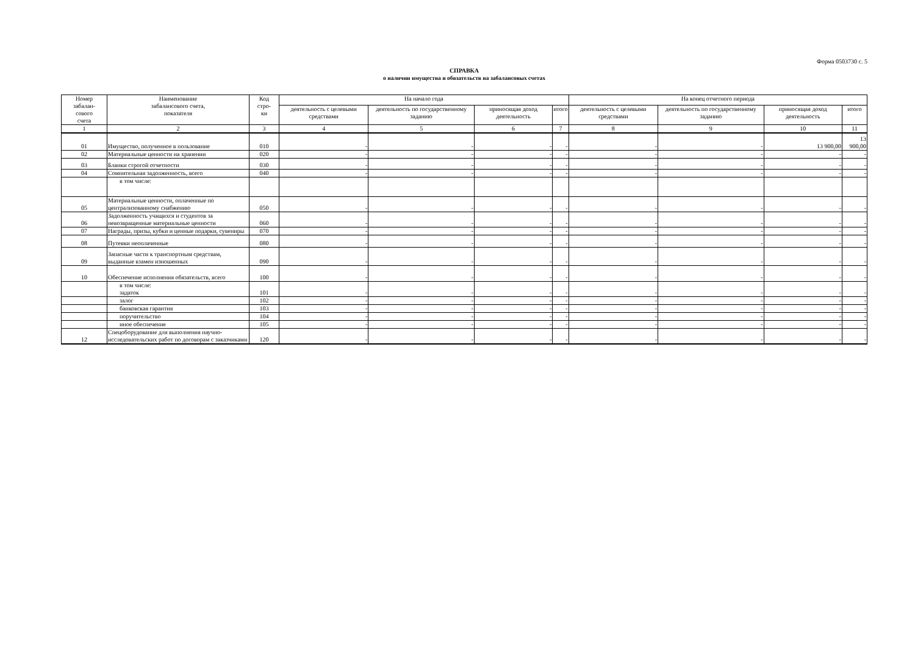Форма 0503730 с. 5
СПРАВКА
о наличии имущества и обязательств на забалансовых счетах
| Номер забалан- сового счета | Наименование забалансового счета, показателя | Код стро- ки | На начало года | | | | На конец отчетного периода | | | |
| --- | --- | --- | --- | --- | --- | --- | --- | --- | --- | --- |
| | | | деятельность с целевыми средствами | деятельность по государственному заданию | приносящая доход деятельность | итого | деятельность с целевыми средствами | деятельность по государственному заданию | приносящая доход деятельность | итого |
| 1 | 2 | 3 | 4 | 5 | 6 | 7 | 8 | 9 | 10 | 11 |
| 01 | Имущество, полученное в пользование | 010 | - | - | - | - | - | - | 13 900,00 | 13 900,00 |
| 02 | Материальные ценности на хранении | 020 | - | - | - | - | - | - | - | - |
| 03 | Бланки строгой отчетности | 030 | - | - | - | - | - | - | - | - |
| 04 | Сомнительная задолженность, всего | 040 | - | - | - | - | - | - | - | - |
| | в том числе: | | | | | | | | | |
| 05 | Материальные ценности, оплаченные по централизованному снабжению | 050 | - | - | - | - | - | - | - | - |
| 06 | Задолженность учащихся и студентов за невозвращенные материальные ценности | 060 | - | - | - | - | - | - | - | - |
| 07 | Награды, призы, кубки и ценные подарки, сувениры | 070 | - | - | - | - | - | - | - | - |
| 08 | Путевки неоплаченные | 080 | - | - | - | - | - | - | - | - |
| 09 | Запасные части к транспортным средствам, выданные взамен изношенных | 090 | - | - | - | - | - | - | - | - |
| 10 | Обеспечение исполнения обязательств, всего | 100 | - | - | - | - | - | - | - | - |
| | в том числе: задаток | 101 | - | - | - | - | - | - | - | - |
| | залог | 102 | - | - | - | - | - | - | - | - |
| | банковская гарантия | 103 | - | - | - | - | - | - | - | - |
| | поручительство | 104 | - | - | - | - | - | - | - | - |
| | иное обеспечение | 105 | - | - | - | - | - | - | - | - |
| 12 | Спецоборудование для выполнения научно-исследовательских работ по договорам с заказчиками | 120 | - | - | - | - | - | - | - | - |